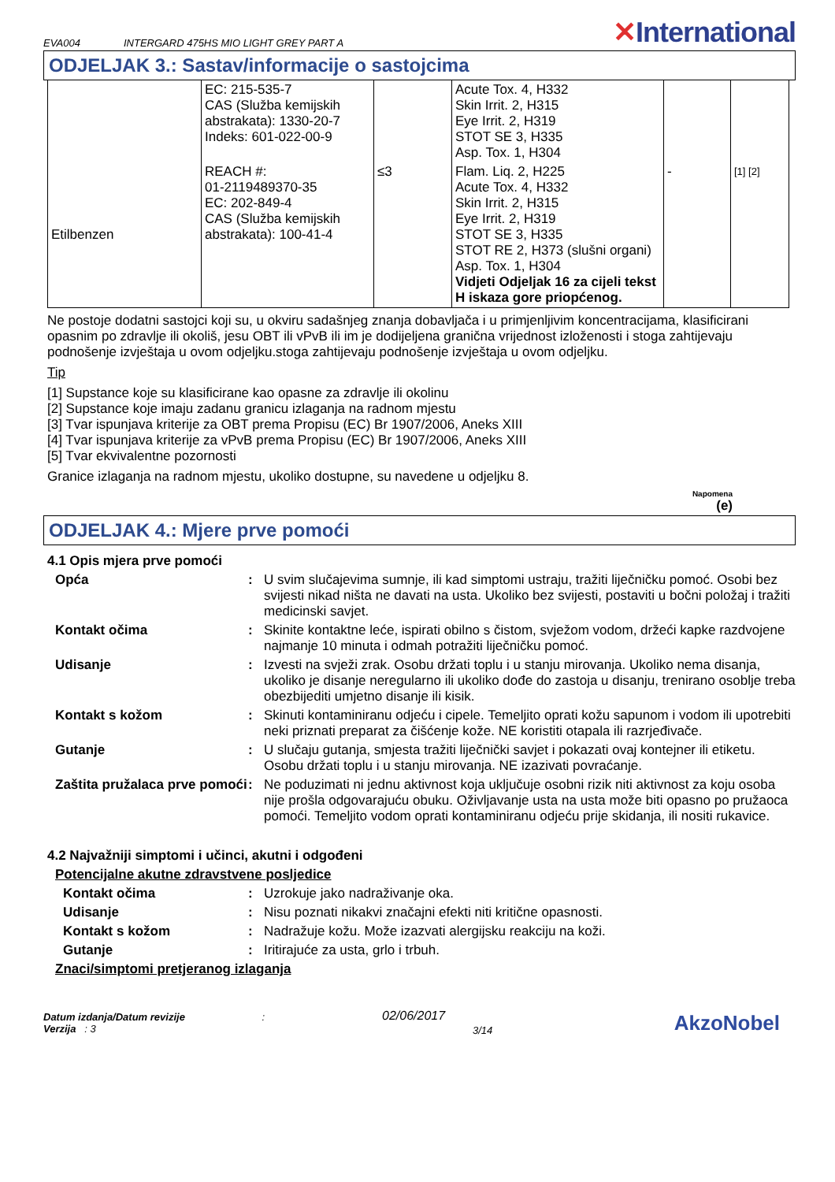EVA004 INTERGARD 475HS MIO LIGHT GREY PART A
✕International
ODJELJAK 3.: Sastav/informacije o sastojcima
| | EC: 215-535-7 CAS (Služba kemijskih abstrakata): 1330-20-7 Indeks: 601-022-00-9 | | Acute Tox. 4, H332 Skin Irrit. 2, H315 Eye Irrit. 2, H319 STOT SE 3, H335 Asp. Tox. 1, H304 | | |
| Etilbenzen | REACH #: 01-2119489370-35 EC: 202-849-4 CAS (Služba kemijskih abstrakata): 100-41-4 | ≤3 | Flam. Liq. 2, H225 Acute Tox. 4, H332 Skin Irrit. 2, H315 Eye Irrit. 2, H319 STOT SE 3, H335 STOT RE 2, H373 (slušni organi) Asp. Tox. 1, H304 Vidjeti Odjeljak 16 za cijeli tekst H iskaza gore priopćenog. | - | [1] [2] |
Ne postoje dodatni sastojci koji su, u okviru sadašnjeg znanja dobavljača i u primjenljivim koncentracijama, klasificirani opasnim po zdravlje ili okoliš, jesu OBT ili vPvB ili im je dodijeljena granična vrijednost izloženosti i stoga zahtijevaju podnošenje izvještaja u ovom odjeljku.stoga zahtijevaju podnošenje izvještaja u ovom odjeljku.
Tip
[1] Supstance koje su klasificirane kao opasne za zdravlje ili okolinu
[2] Supstance koje imaju zadanu granicu izlaganja na radnom mjestu
[3] Tvar ispunjava kriterije za OBT prema Propisu (EC) Br 1907/2006, Aneks XIII
[4] Tvar ispunjava kriterije za vPvB prema Propisu (EC) Br 1907/2006, Aneks XIII
[5] Tvar ekvivalentne pozornosti
Granice izlaganja na radnom mjestu, ukoliko dostupne, su navedene u odjeljku 8.
Napomena
(e)
ODJELJAK 4.: Mjere prve pomoći
4.1 Opis mjera prve pomoći
Opća : U svim slučajevima sumnje, ili kad simptomi ustraju, tražiti liječničku pomoć. Osobi bez svijesti nikad ništa ne davati na usta. Ukoliko bez svijesti, postaviti u bočni položaj i tražiti medicinski savjet.
Kontakt očima : Skinite kontaktne leće, ispirati obilno s čistom, svježom vodom, držeći kapke razdvojene najmanje 10 minuta i odmah potražiti liječničku pomoć.
Udisanje : Izvesti na svježi zrak. Osobu držati toplu i u stanju mirovanja. Ukoliko nema disanja, ukoliko je disanje neregularno ili ukoliko dođe do zastoja u disanju, trenirano osoblje treba obezbijediti umjetno disanje ili kisik.
Kontakt s kožom : Skinuti kontaminiranu odjeću i cipele. Temeljito oprati kožu sapunom i vodom ili upotrebiti neki priznati preparat za čišćenje kože. NE koristiti otapala ili razrjeđivače.
Gutanje : U slučaju gutanja, smjesta tražiti liječnički savjet i pokazati ovaj kontejner ili etiketu. Osobu držati toplu i u stanju mirovanja. NE izazivati povraćanje.
Zaštita pružalaca prve pomoći
: Ne poduzimati ni jednu aktivnost koja uključuje osobni rizik niti aktivnost za koju osoba nije prošla odgovarajuću obuku. Oživljavanje usta na usta može biti opasno po pružaoca pomoći. Temeljito vodom oprati kontaminiranu odjeću prije skidanja, ili nositi rukavice.
4.2 Najvažniji simptomi i učinci, akutni i odgođeni
Potencijalne akutne zdravstvene posljedice
Kontakt očima : Uzrokuje jako nadraživanje oka.
Udisanje : Nisu poznati nikakvi značajni efekti niti kritične opasnosti.
Kontakt s kožom : Nadražuje kožu. Može izazvati alergijsku reakciju na koži.
Gutanje : Iritirajuće za usta, grlo i trbuh.
Znaci/simptomi pretjeranog izlaganja
Datum izdanja/Datum revizije :
Verzija : 3
02/06/2017
3/14
AkzoNobel